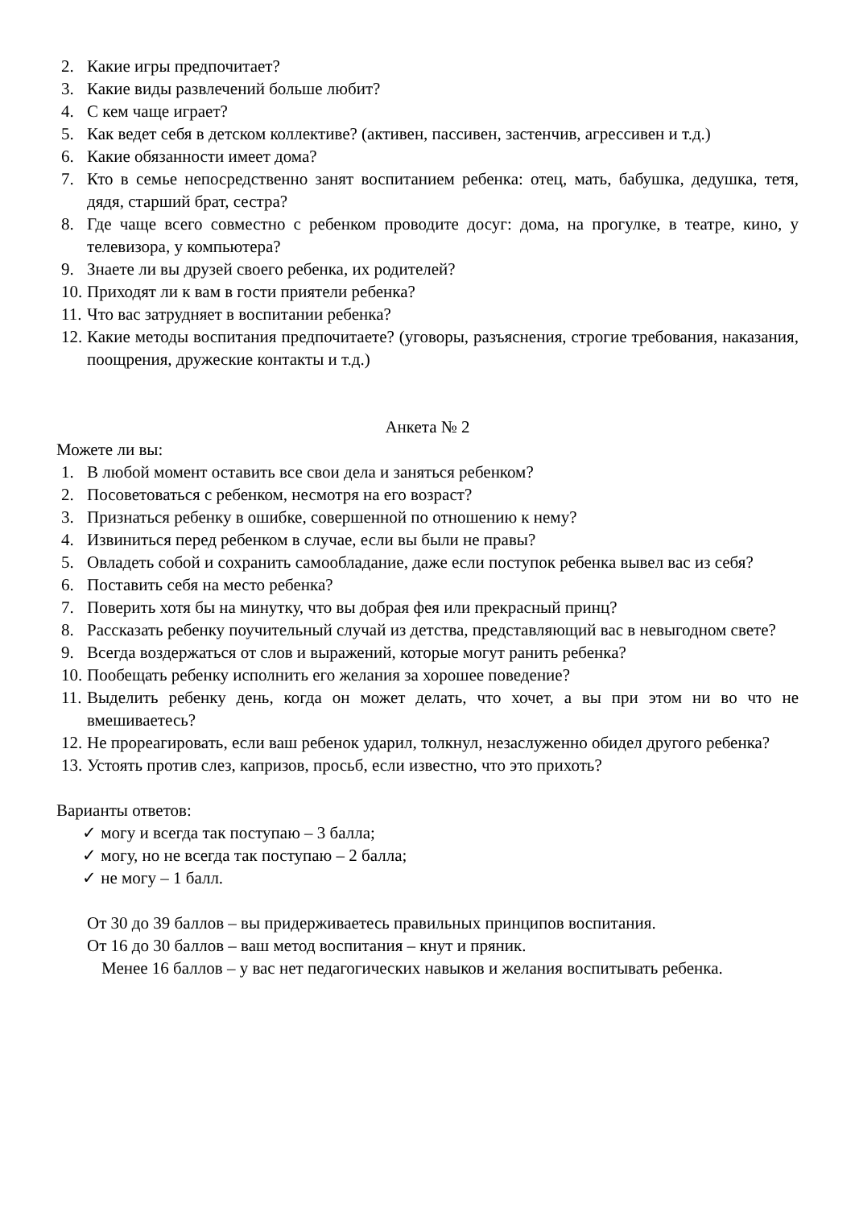2. Какие игры предпочитает?
3. Какие виды развлечений больше любит?
4. С кем чаще играет?
5. Как ведет себя в детском коллективе? (активен, пассивен, застенчив, агрессивен и т.д.)
6. Какие обязанности имеет дома?
7. Кто в семье непосредственно занят воспитанием ребенка: отец, мать, бабушка, дедушка, тетя, дядя, старший брат, сестра?
8. Где чаще всего совместно с ребенком проводите досуг: дома, на прогулке, в театре, кино, у телевизора, у компьютера?
9. Знаете ли вы друзей своего ребенка, их родителей?
10. Приходят ли к вам в гости приятели ребенка?
11. Что вас затрудняет в воспитании ребенка?
12. Какие методы воспитания предпочитаете? (уговоры, разъяснения, строгие требования, наказания, поощрения, дружеские контакты и т.д.)
Анкета № 2
Можете ли вы:
1. В любой момент оставить все свои дела и заняться ребенком?
2. Посоветоваться с ребенком, несмотря на его возраст?
3. Признаться ребенку в ошибке, совершенной по отношению к нему?
4. Извиниться перед ребенком в случае, если вы были не правы?
5. Овладеть собой и сохранить самообладание, даже если поступок ребенка вывел вас из себя?
6. Поставить себя на место ребенка?
7. Поверить хотя бы на минутку, что вы добрая фея или прекрасный принц?
8. Рассказать ребенку поучительный случай из детства, представляющий вас в невыгодном свете?
9. Всегда воздержаться от слов и выражений, которые могут ранить ребенка?
10. Пообещать ребенку исполнить его желания за хорошее поведение?
11. Выделить ребенку день, когда он может делать, что хочет, а вы при этом ни во что не вмешиваетесь?
12. Не прореагировать, если ваш ребенок ударил, толкнул, незаслуженно обидел другого ребенка?
13. Устоять против слез, капризов, просьб, если известно, что это прихоть?
Варианты ответов:
✓ могу и всегда так поступаю – 3 балла;
✓ могу, но не всегда так поступаю – 2 балла;
✓ не могу – 1 балл.
От 30 до 39 баллов – вы придерживаетесь правильных принципов воспитания.
От 16 до 30 баллов – ваш метод воспитания – кнут и пряник.
Менее 16 баллов – у вас нет педагогических навыков и желания воспитывать ребенка.